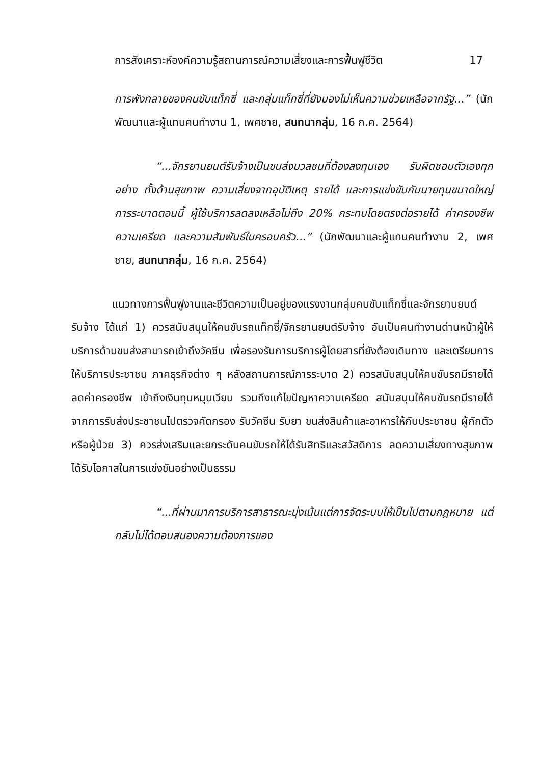การสังเคราะห์องค์ความรู้สถานการณ์ความเสี่ยงและการฟื้นฟูชีวิต 17
การพังทลายของคนขับแท็กซี่ และกลุ่มแท็กซี่ที่ยังมองไม่เห็นความช่วยเหลือจากรัฐ...” (นักพัฒนาและผู้แทนคนทำงาน 1, เพศชาย, สนทนากลุ่ม, 16 ก.ค. 2564)
“...จักรยานยนต์รับจ้างเป็นขนส่งมวลชนที่ต้องลงทุนเอง รับผิดชอบตัวเองทุกอย่าง ทั้งด้านสุขภาพ ความเสี่ยงจากอุบัติเหตุ รายได้ และการแข่งขันกับนายทุนขนาดใหญ่ การระบาดตอนนี้ ผู้ใช้บริการลดลงเหลือไม่ถึง 20% กระทบโดยตรงต่อรายได้ ค่าครองชีพ ความเครียด และความสัมพันธ์ในครอบครัว...” (นักพัฒนาและผู้แทนคนทำงาน 2, เพศชาย, สนทนากลุ่ม, 16 ก.ค. 2564)
แนวทางการฟื้นฟูงานและชีวิตความเป็นอยู่ของแรงงานกลุ่มคนขับแท็กซี่และจักรยานยนต์รับจ้าง ได้แก่ 1) ควรสนับสนุนให้คนขับรถแท็กซี่/จักรยานยนต์รับจ้าง อันเป็นคนทำงานด่านหน้าผู้ให้บริการด้านขนส่งสามารถเข้าถึงวัคซีน เพื่อรองรับการบริการผู้โดยสารที่ยังต้องเดินทาง และเตรียมการให้บริการประชาชน ภาคธุรกิจต่าง ๆ หลังสถานการณ์การระบาด 2) ควรสนับสนุนให้คนขับรถมีรายได้ ลดค่าครองชีพ เข้าถึงเงินทุนหมุนเวียน รวมถึงแก้ไขปัญหาความเครียด สนับสนุนให้คนขับรถมีรายได้จากการรับส่งประชาชนไปตรวจคัดกรอง รับวัคซีน รับยา ขนส่งสินค้าและอาหารให้กับประชาชน ผู้กักตัว หรือผู้ป่วย 3) ควรส่งเสริมและยกระดับคนขับรถให้ได้รับสิทธิและสวัสดิการ ลดความเสี่ยงทางสุขภาพ ได้รับโอกาสในการแข่งขันอย่างเป็นธรรม
“...ที่ผ่านมาการบริการสาธารณะมุ่งเน้นแต่การจัดระบบให้เป็นไปตามกฎหมาย แต่กลับไม่ได้ตอบสนองความต้องการของ